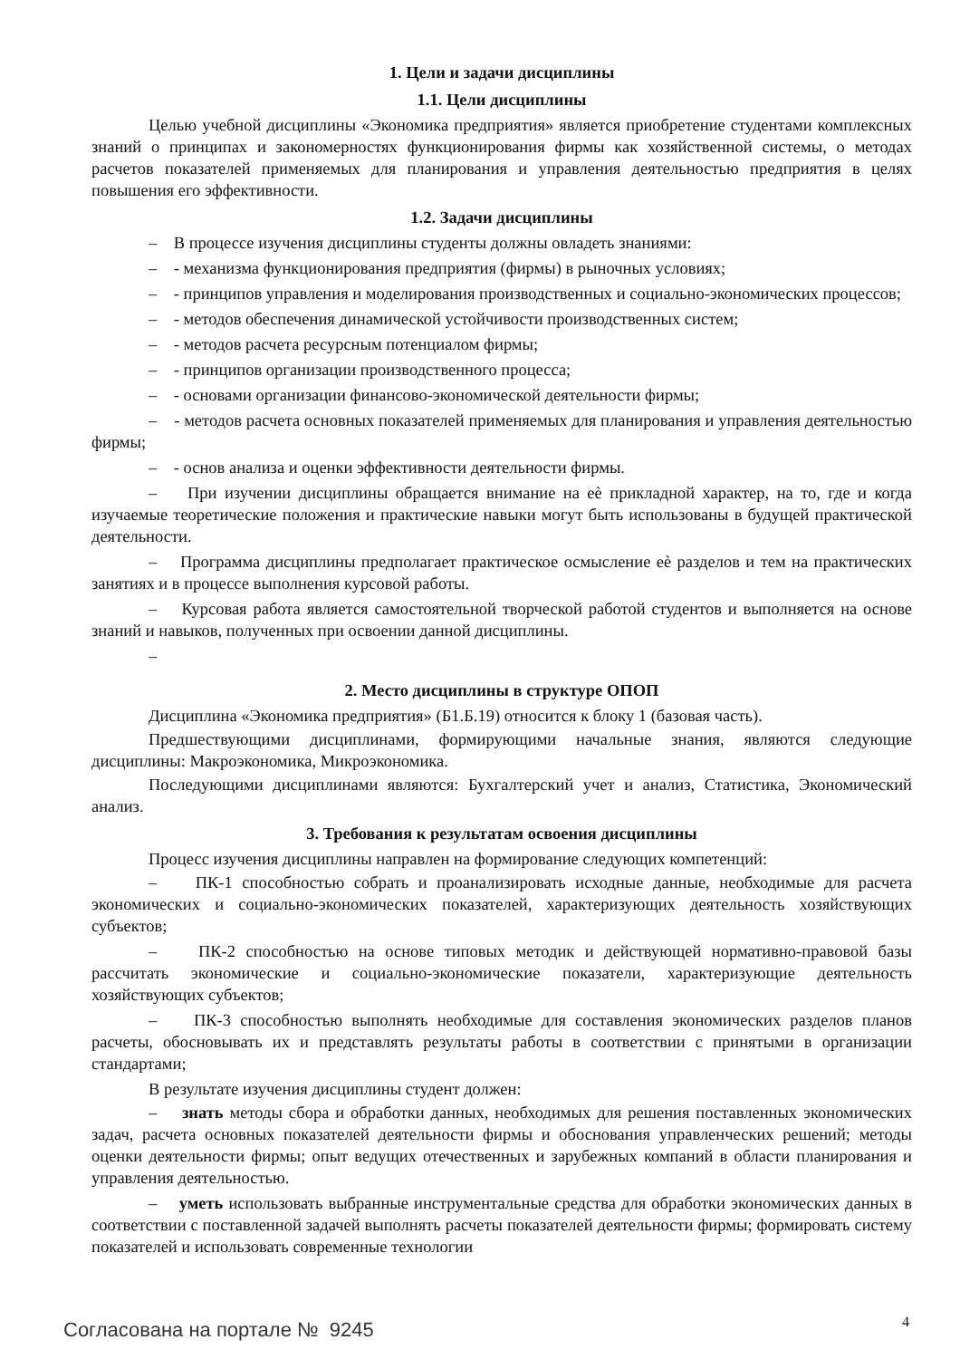1. Цели и задачи дисциплины
1.1. Цели дисциплины
Целью учебной дисциплины «Экономика предприятия» является приобретение студентами комплексных знаний о принципах и закономерностях функционирования фирмы как хозяйственной системы, о методах расчетов показателей применяемых для планирования и управления деятельностью предприятия в целях повышения его эффективности.
1.2. Задачи дисциплины
– В процессе изучения дисциплины студенты должны овладеть знаниями:
– - механизма функционирования предприятия (фирмы) в рыночных условиях;
– - принципов управления и моделирования производственных и социально-экономических процессов;
– - методов обеспечения динамической устойчивости производственных систем;
– - методов расчета ресурсным потенциалом фирмы;
– - принципов организации производственного процесса;
– - основами организации финансово-экономической деятельности фирмы;
– - методов расчета основных показателей применяемых для планирования и управления деятельностью фирмы;
– - основ анализа и оценки эффективности деятельности фирмы.
– При изучении дисциплины обращается внимание на еѐ прикладной характер, на то, где и когда изучаемые теоретические положения и практические навыки могут быть использованы в будущей практической деятельности.
– Программа дисциплины предполагает практическое осмысление еѐ разделов и тем на практических занятиях и в процессе выполнения курсовой работы.
– Курсовая работа является самостоятельной творческой работой студентов и выполняется на основе знаний и навыков, полученных при освоении данной дисциплины.
–
2. Место дисциплины в структуре ОПОП
Дисциплина «Экономика предприятия» (Б1.Б.19) относится к блоку 1 (базовая часть).
Предшествующими дисциплинами, формирующими начальные знания, являются следующие дисциплины: Макроэкономика, Микроэкономика.
Последующими дисциплинами являются: Бухгалтерский учет и анализ, Статистика, Экономический анализ.
3. Требования к результатам освоения дисциплины
Процесс изучения дисциплины направлен на формирование следующих компетенций:
– ПК-1 способностью собрать и проанализировать исходные данные, необходимые для расчета экономических и социально-экономических показателей, характеризующих деятельность хозяйствующих субъектов;
– ПК-2 способностью на основе типовых методик и действующей нормативно-правовой базы рассчитать экономические и социально-экономические показатели, характеризующие деятельность хозяйствующих субъектов;
– ПК-3 способностью выполнять необходимые для составления экономических разделов планов расчеты, обосновывать их и представлять результаты работы в соответствии с принятыми в организации стандартами;
В результате изучения дисциплины студент должен:
– знать методы сбора и обработки данных, необходимых для решения поставленных экономических задач, расчета основных показателей деятельности фирмы и обоснования управленческих решений; методы оценки деятельности фирмы; опыт ведущих отечественных и зарубежных компаний в области планирования и управления деятельностью.
– уметь использовать выбранные инструментальные средства для обработки экономических данных в соответствии с поставленной задачей выполнять расчеты показателей деятельности фирмы; формировать систему показателей и использовать современные технологии
Согласована на портале № 9245 4